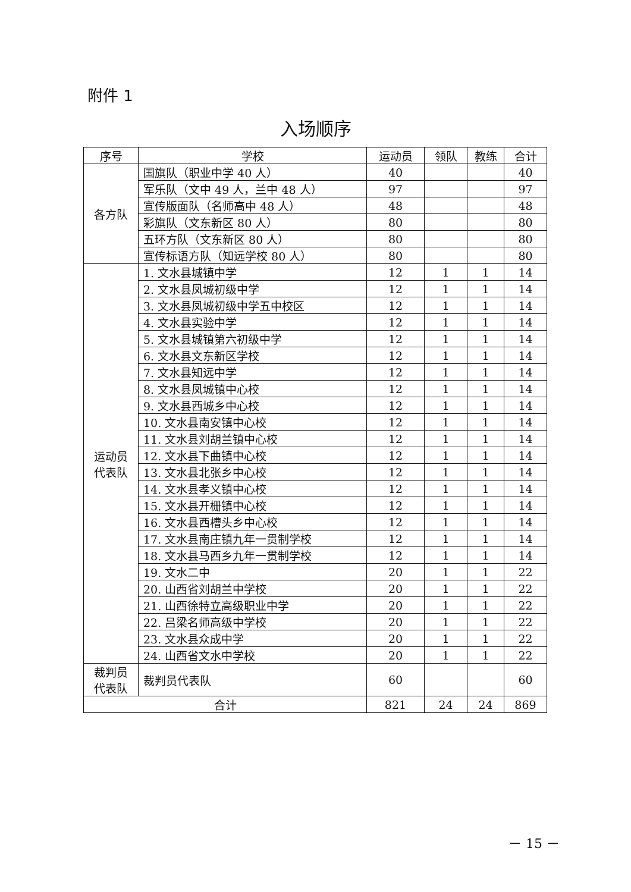附件 1
入场顺序
| 序号 | 学校 | 运动员 | 领队 | 教练 | 合计 |
| --- | --- | --- | --- | --- | --- |
| 各方队 | 国旗队（职业中学 40 人） | 40 | | | 40 |
| | 军乐队（文中 49 人，兰中 48 人） | 97 | | | 97 |
| | 宣传版面队（名师高中 48 人） | 48 | | | 48 |
| | 彩旗队（文东新区 80 人） | 80 | | | 80 |
| | 五环方队（文东新区 80 人） | 80 | | | 80 |
| | 宣传标语方队（知远学校 80 人） | 80 | | | 80 |
| 运动员 代表队 | 1. 文水县城镇中学 | 12 | 1 | 1 | 14 |
| | 2. 文水县凤城初级中学 | 12 | 1 | 1 | 14 |
| | 3. 文水县凤城初级中学五中校区 | 12 | 1 | 1 | 14 |
| | 4. 文水县实验中学 | 12 | 1 | 1 | 14 |
| | 5. 文水县城镇第六初级中学 | 12 | 1 | 1 | 14 |
| | 6. 文水县文东新区学校 | 12 | 1 | 1 | 14 |
| | 7. 文水县知远中学 | 12 | 1 | 1 | 14 |
| | 8. 文水县凤城镇中心校 | 12 | 1 | 1 | 14 |
| | 9. 文水县西城乡中心校 | 12 | 1 | 1 | 14 |
| | 10. 文水县南安镇中心校 | 12 | 1 | 1 | 14 |
| | 11. 文水县刘胡兰镇中心校 | 12 | 1 | 1 | 14 |
| | 12. 文水县下曲镇中心校 | 12 | 1 | 1 | 14 |
| | 13. 文水县北张乡中心校 | 12 | 1 | 1 | 14 |
| | 14. 文水县孝义镇中心校 | 12 | 1 | 1 | 14 |
| | 15. 文水县开栅镇中心校 | 12 | 1 | 1 | 14 |
| | 16. 文水县西槽头乡中心校 | 12 | 1 | 1 | 14 |
| | 17. 文水县南庄镇九年一贯制学校 | 12 | 1 | 1 | 14 |
| | 18. 文水县马西乡九年一贯制学校 | 12 | 1 | 1 | 14 |
| | 19. 文水二中 | 20 | 1 | 1 | 22 |
| | 20. 山西省刘胡兰中学校 | 20 | 1 | 1 | 22 |
| | 21. 山西徐特立高级职业中学 | 20 | 1 | 1 | 22 |
| | 22. 吕梁名师高级中学校 | 20 | 1 | 1 | 22 |
| | 23. 文水县众成中学 | 20 | 1 | 1 | 22 |
| | 24. 山西省文水中学校 | 20 | 1 | 1 | 22 |
| 裁判员 代表队 | 裁判员代表队 | 60 | | | 60 |
| 合计 | | 821 | 24 | 24 | 869 |
－ 15 －